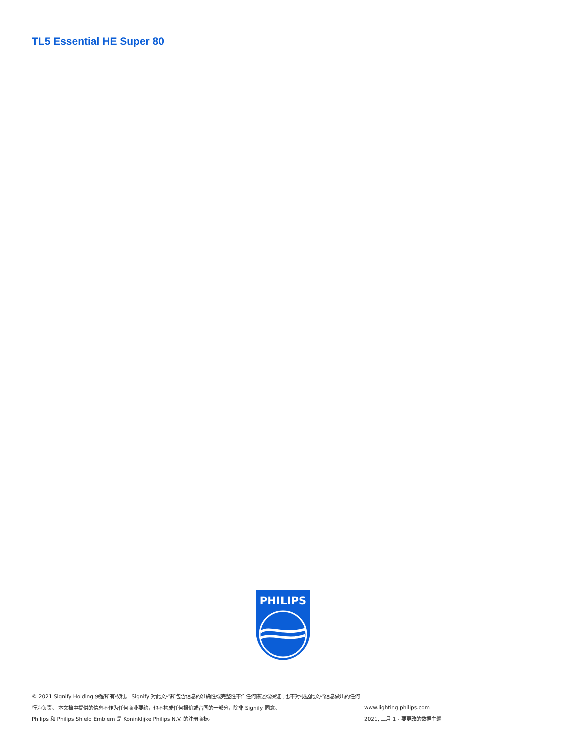TL5 Essential HE Super 80
PHILIPS
© 2021 Signify Holding 保留所有权利。 Signify 对此文档所包含信息的准确性或完整性不作任何陈述或保证 ,也不对根据此文档信息做出的任何行为负责。 本文档中提供的信息不作为任何商业要约，也不构成任何报价或合同的一部分，除非 Signify 同意。
Philips 和 Philips Shield Emblem 是 Koninklijke Philips N.V. 的注册商标。
www.lighting.philips.com
2021, 三月 1 - 要更改的数据主题